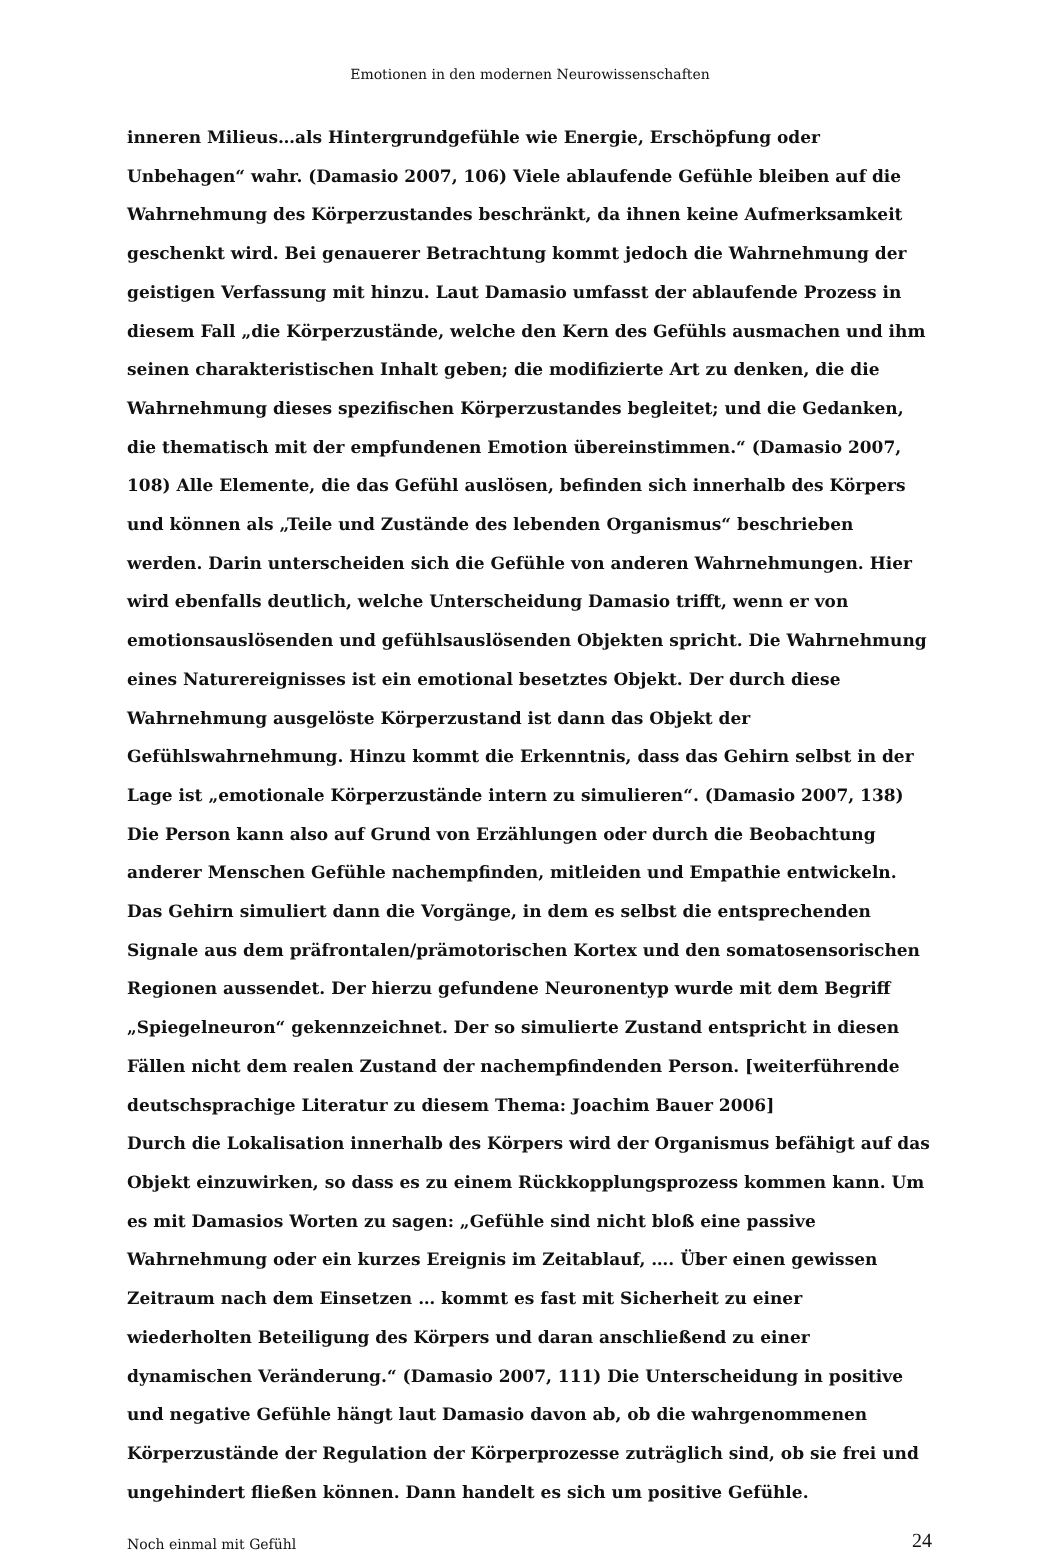Emotionen in den modernen Neurowissenschaften
inneren Milieus…als Hintergrundgefühle wie Energie, Erschöpfung oder Unbehagen“ wahr. (Damasio 2007, 106) Viele ablaufende Gefühle bleiben auf die Wahrnehmung des Körperzustandes beschränkt, da ihnen keine Aufmerksamkeit geschenkt wird. Bei genauerer Betrachtung kommt jedoch die Wahrnehmung der geistigen Verfassung mit hinzu. Laut Damasio umfasst der ablaufende Prozess in diesem Fall „die Körperzustände, welche den Kern des Gefühls ausmachen und ihm seinen charakteristischen Inhalt geben; die modifizierte Art zu denken, die die Wahrnehmung dieses spezifischen Körperzustandes begleitet; und die Gedanken, die thematisch mit der empfundenen Emotion übereinstimmen.“ (Damasio 2007, 108) Alle Elemente, die das Gefühl auslösen, befinden sich innerhalb des Körpers und können als „Teile und Zustände des lebenden Organismus“ beschrieben werden. Darin unterscheiden sich die Gefühle von anderen Wahrnehmungen. Hier wird ebenfalls deutlich, welche Unterscheidung Damasio trifft, wenn er von emotionsauslösenden und gefühlsauslösenden Objekten spricht. Die Wahrnehmung eines Naturereignisses ist ein emotional besetztes Objekt. Der durch diese Wahrnehmung ausgelöste Körperzustand ist dann das Objekt der Gefühlswahrnehmung. Hinzu kommt die Erkenntnis, dass das Gehirn selbst in der Lage ist „emotionale Körperzustände intern zu simulieren“. (Damasio 2007, 138) Die Person kann also auf Grund von Erzählungen oder durch die Beobachtung anderer Menschen Gefühle nachempfinden, mitleiden und Empathie entwickeln. Das Gehirn simuliert dann die Vorgänge, in dem es selbst die entsprechenden Signale aus dem präfrontalen/prämotorischen Kortex und den somatosensorischen Regionen aussendet. Der hierzu gefundene Neuronentyp wurde mit dem Begriff „Spiegelneuron“ gekennzeichnet. Der so simulierte Zustand entspricht in diesen Fällen nicht dem realen Zustand der nachempfindenden Person. [weiterführende deutschsprachige Literatur zu diesem Thema: Joachim Bauer 2006]
Durch die Lokalisation innerhalb des Körpers wird der Organismus befähigt auf das Objekt einzuwirken, so dass es zu einem Rückkopplungsprozess kommen kann. Um es mit Damasios Worten zu sagen: „Gefühle sind nicht bloß eine passive Wahrnehmung oder ein kurzes Ereignis im Zeitablauf, …. Über einen gewissen Zeitraum nach dem Einsetzen … kommt es fast mit Sicherheit zu einer wiederholten Beteiligung des Körpers und daran anschließend zu einer dynamischen Veränderung.“ (Damasio 2007, 111) Die Unterscheidung in positive und negative Gefühle hängt laut Damasio davon ab, ob die wahrgenommenen Körperzustände der Regulation der Körperprozesse zuträglich sind, ob sie frei und ungehindert fließen können. Dann handelt es sich um positive Gefühle.
Noch einmal mit Gefühl 24